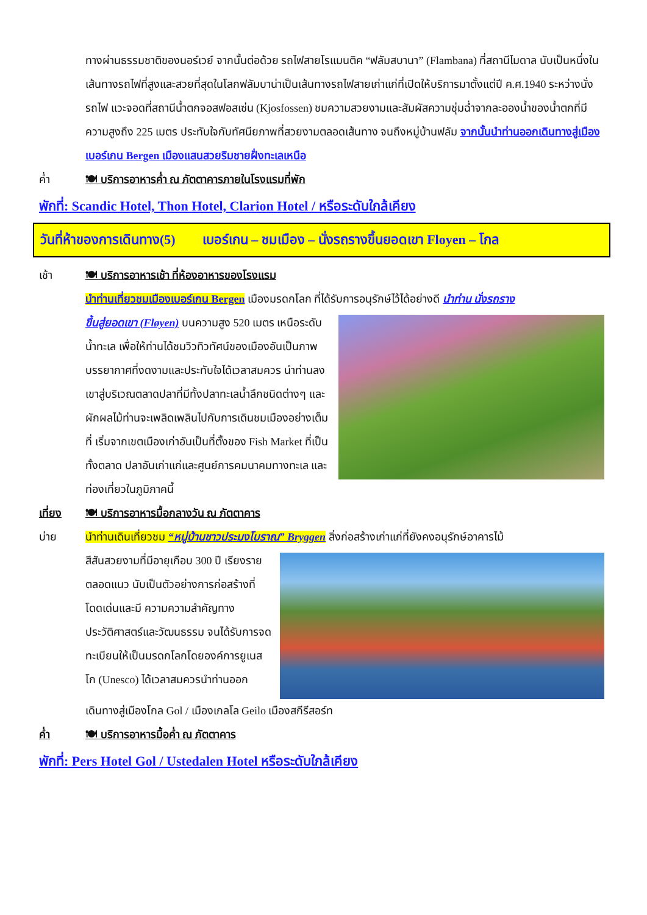ทางผ่านธรรมชาติของนอร์เวย์ จากนั้นต่อด้วย รถไฟสายโรแมนติค “ฟลัมสบานา” (Flambana) ที่สถานีไมดาล นับเป็นหนึ่งในเส้นทางรถไฟที่สูงและสวยที่สุดในโลกฟลัมบาน่าเป็นเส้นทางรถไฟสายเก่าแก่ที่เปิดให้บริการมาตั้งแต่ปี ค.ศ.1940 ระหว่างนั่งรถไฟ แวะจอดที่สถานีน้ำตกจอสฟอสเซ่น (Kjosfossen) ชมความสวยงามและสัมผัสความชุ่มฉ่ำจากละอองน้ำของน้ำตกที่มีความสูงถึง 225 เมตร ประทับใจกับทัศนียภาพที่สวยงามตลอดเส้นทาง จนถึงหมู่บ้านฟลัม จากนั้นนำท่านออกเดินทางสู่เมืองเบอร์เกน Bergen เมืองแสนสวยริมชายฝั่งทะเลเหนือ
ค่ำ 🍽 บริการอาหารค่ำ ณ ภัตตาคารภายในโรงแรมที่พัก
พักที่: Scandic Hotel, Thon Hotel, Clarion Hotel / หรือระดับใกล้เคียง
วันที่ห้าของการเดินทาง(5) เบอร์เกน – ชมเมือง – นั่งรถรางขึ้นยอดเขา Floyen – โกล
เช้า 🍽 บริการอาหารเช้า ที่ห้องอาหารของโรงแรม
นำท่านเที่ยวชมเมืองเบอร์เกน Bergen เมืองมรดกโลก ที่ได้รับการอนุรักษ์ไว้ได้อย่างดี นำท่าน นั่งรถราง
ขึ้นสู่ยอดเขา (Fløyen) บนความสูง 520 เมตร เหนือระดับน้ำทะเล เพื่อให้ท่านได้ชมวิวทิวทัศน์ของเมืองอันเป็นภาพบรรยากาศที่งดงามและประทับใจได้เวลาสมควร นำท่านลงเขาสู่บริเวณตลาดปลาที่มีทั้งปลาทะเลน้ำลึกชนิดต่างๆ และผักผลไม้ท่านจะเพลิดเพลินไปกับการเดินชมเมืองอย่างเต็มที่ เริ่มจากเขตเมืองเก่าอันเป็นที่ตั้งของ Fish Market ที่เป็นทั้งตลาด ปลาอันเก่าแก่และศูนย์การคมนาคมทางทะเล และท่องเที่ยวในภูมิภาคนี้
เที่ยง 🍽 บริการอาหารมื้อกลางวัน ณ ภัตตาคาร
บ่าย นำท่านเดินเที่ยวชม “หมู่บ้านชาวประมงโบราณ” Bryggen สิ่งก่อสร้างเก่าแก่ที่ยังคงอนุรักษ์อาคารไม้
สีสันสวยงามที่มีอายุเกือบ 300 ปี เรียงรายตลอดแนว นับเป็นตัวอย่างการก่อสร้างที่โดดเด่นและมี ความความสำคัญทางประวัติศาสตร์และวัฒนธรรม จนได้รับการจดทะเบียนให้เป็นมรดกโลกโดยองค์การยูเนสโก (Unesco) ได้เวลาสมควรนำท่านออก
เดินทางสู่เมืองโกล Gol / เมืองเกลโล Geilo เมืองสกีรีสอร์ท
ค่ำ 🍽 บริการอาหารมื้อค่ำ ณ ภัตตาคาร
พักที่: Pers Hotel Gol / Ustedalen Hotel หรือระดับใกล้เคียง